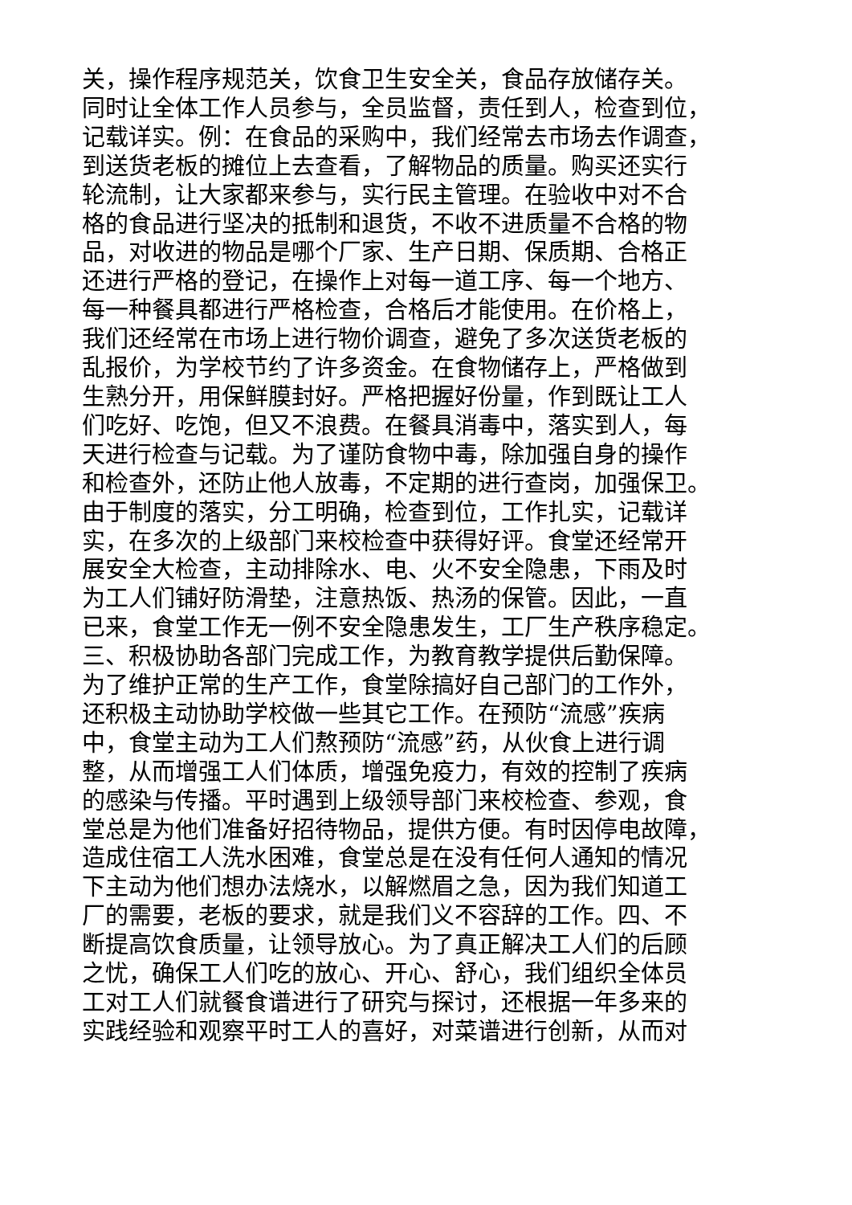关，操作程序规范关，饮食卫生安全关，食品存放储存关。
同时让全体工作人员参与，全员监督，责任到人，检查到位，
记载详实。例：在食品的采购中，我们经常去市场去作调查，
到送货老板的摊位上去查看，了解物品的质量。购买还实行
轮流制，让大家都来参与，实行民主管理。在验收中对不合
格的食品进行坚决的抵制和退货，不收不进质量不合格的物
品，对收进的物品是哪个厂家、生产日期、保质期、合格正
还进行严格的登记，在操作上对每一道工序、每一个地方、
每一种餐具都进行严格检查，合格后才能使用。在价格上，
我们还经常在市场上进行物价调查，避免了多次送货老板的
乱报价，为学校节约了许多资金。在食物储存上，严格做到
生熟分开，用保鲜膜封好。严格把握好份量，作到既让工人
们吃好、吃饱，但又不浪费。在餐具消毒中，落实到人，每
天进行检查与记载。为了谨防食物中毒，除加强自身的操作
和检查外，还防止他人放毒，不定期的进行查岗，加强保卫。
由于制度的落实，分工明确，检查到位，工作扎实，记载详
实，在多次的上级部门来校检查中获得好评。食堂还经常开
展安全大检查，主动排除水、电、火不安全隐患，下雨及时
为工人们铺好防滑垫，注意热饭、热汤的保管。因此，一直
已来，食堂工作无一例不安全隐患发生，工厂生产秩序稳定。
三、积极协助各部门完成工作，为教育教学提供后勤保障。
为了维护正常的生产工作，食堂除搞好自己部门的工作外，
还积极主动协助学校做一些其它工作。在预防“流感”疾病
中，食堂主动为工人们熬预防“流感”药，从伙食上进行调
整，从而增强工人们体质，增强免疫力，有效的控制了疾病
的感染与传播。平时遇到上级领导部门来校检查、参观，食
堂总是为他们准备好招待物品，提供方便。有时因停电故障，
造成住宿工人洗水困难，食堂总是在没有任何人通知的情况
下主动为他们想办法烧水，以解燃眉之急，因为我们知道工
厂的需要，老板的要求，就是我们义不容辞的工作。四、不
断提高饮食质量，让领导放心。为了真正解决工人们的后顾
之忧，确保工人们吃的放心、开心、舒心，我们组织全体员
工对工人们就餐食谱进行了研究与探讨，还根据一年多来的
实践经验和观察平时工人的喜好，对菜谱进行创新，从而对